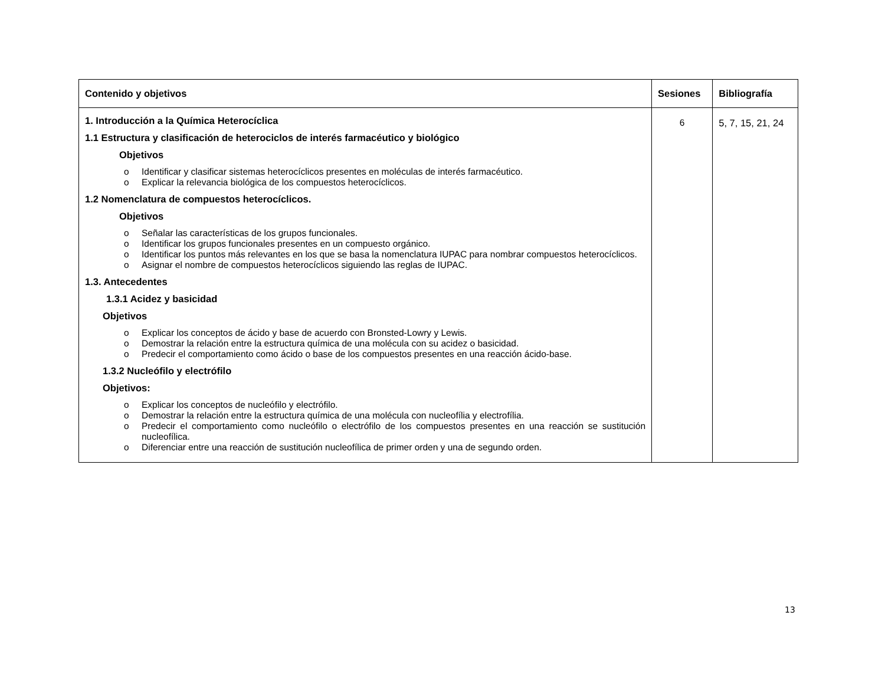| Contenido y objetivos | Sesiones | Bibliografía |
| --- | --- | --- |
| 1. Introducción a la Química Heterocíclica 1.1 Estructura y clasificación de heterociclos de interés farmacéutico y biológico Objetivos o Identificar y clasificar sistemas heterocíclicos presentes en moléculas de interés farmacéutico. o Explicar la relevancia biológica de los compuestos heterocíclicos. 1.2 Nomenclatura de compuestos heterocíclicos. Objetivos o Señalar las características de los grupos funcionales. o Identificar los grupos funcionales presentes en un compuesto orgánico. o Identificar los puntos más relevantes en los que se basa la nomenclatura IUPAC para nombrar compuestos heterocíclicos. o Asignar el nombre de compuestos heterocíclicos siguiendo las reglas de IUPAC. 1.3. Antecedentes 1.3.1 Acidez y basicidad Objetivos o Explicar los conceptos de ácido y base de acuerdo con Bronsted-Lowry y Lewis. o Demostrar la relación entre la estructura química de una molécula con su acidez o basicidad. o Predecir el comportamiento como ácido o base de los compuestos presentes en una reacción ácido-base. 1.3.2 Nucleófilo y electrófilo Objetivos: o Explicar los conceptos de nucleófilo y electrófilo. o Demostrar la relación entre la estructura química de una molécula con nucleofília y electrofília. o Predecir el comportamiento como nucleófilo o electrófilo de los compuestos presentes en una reacción se sustitución nucleofílica. o Diferenciar entre una reacción de sustitución nucleofílica de primer orden y una de segundo orden. | 6 | 5, 7, 15, 21, 24 |
13